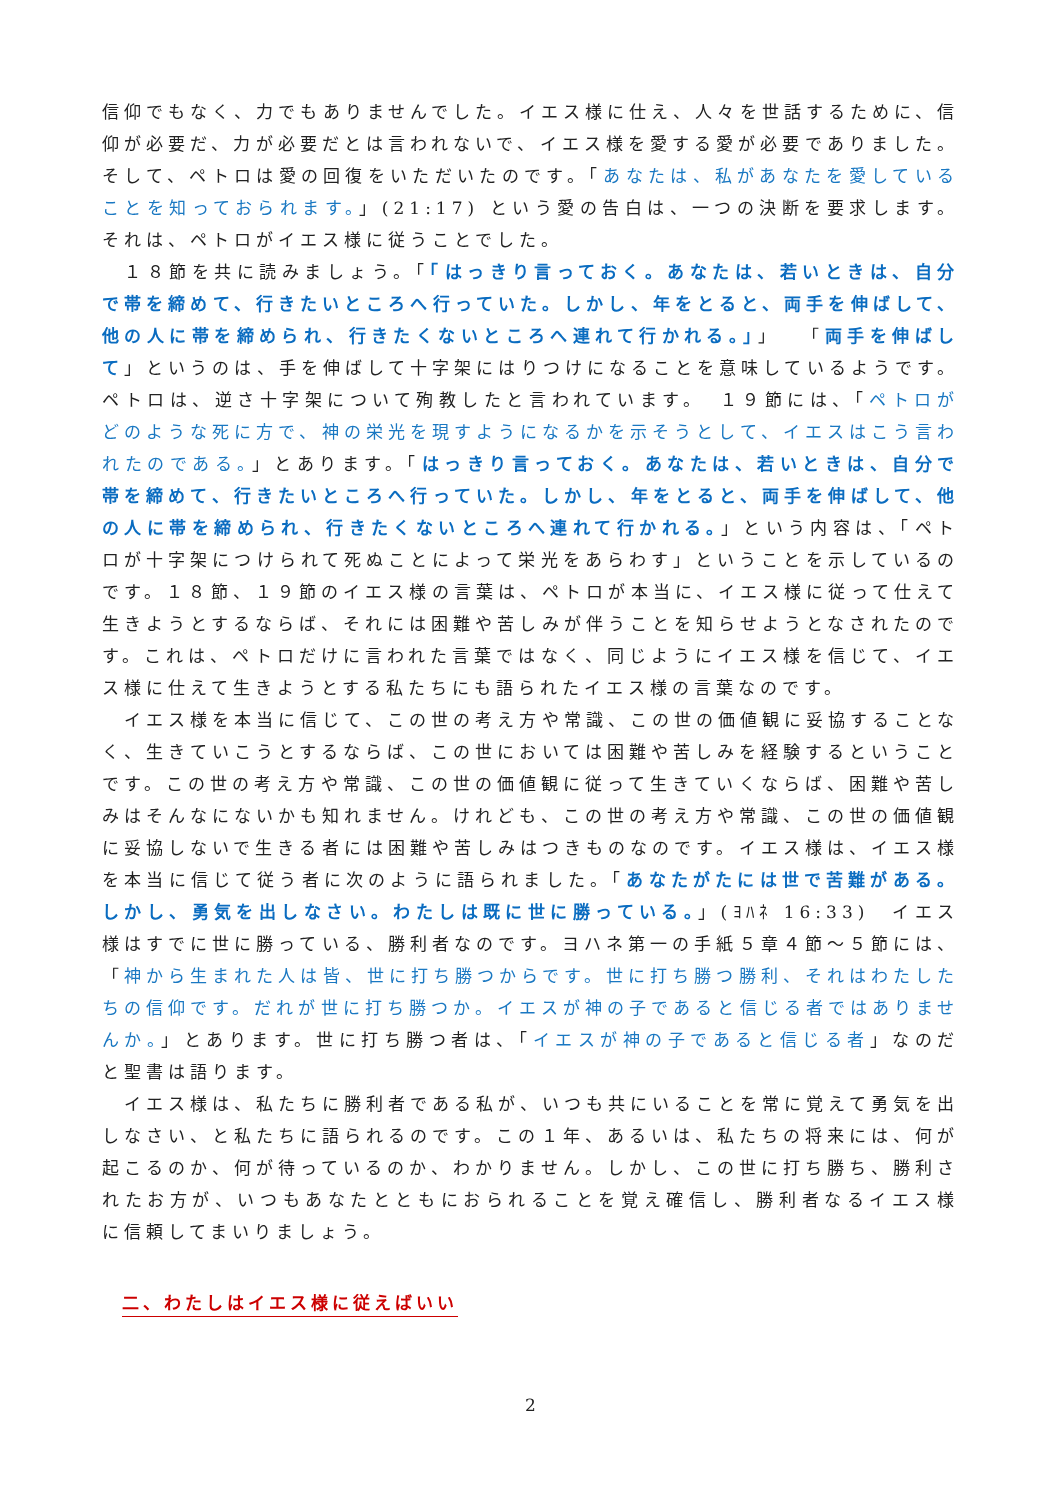信仰でもなく、力でもありませんでした。イエス様に仕え、人々を世話するために、信仰が必要だ、力が必要だとは言われないで、イエス様を愛する愛が必要でありました。そして、ペトロは愛の回復をいただいたのです。「あなたは、私があなたを愛していることを知っておられます。」(21:17) という愛の告白は、一つの決断を要求します。それは、ペトロがイエス様に従うことでした。
　１８節を共に読みましょう。「「はっきり言っておく。あなたは、若いときは、自分で帯を締めて、行きたいところへ行っていた。しかし、年をとると、両手を伸ばして、他の人に帯を締められ、行きたくないところへ連れて行かれる。」」　「両手を伸ばして」というのは、手を伸ばして十字架にはりつけになることを意味しているようです。ペトロは、逆さ十字架について殉教したと言われています。　１９節には、「ペトロがどのような死に方で、神の栄光を現すようになるかを示そうとして、イエスはこう言われたのである。」とあります。「はっきり言っておく。あなたは、若いときは、自分で帯を締めて、行きたいところへ行っていた。しかし、年をとると、両手を伸ばして、他の人に帯を締められ、行きたくないところへ連れて行かれる。」という内容は、「ペトロが十字架につけられて死ぬことによって栄光をあらわす」ということを示しているのです。１８節、１９節のイエス様の言葉は、ペトロが本当に、イエス様に従って仕えて生きようとするならば、それには困難や苦しみが伴うことを知らせようとなされたのです。これは、ペトロだけに言われた言葉ではなく、同じようにイエス様を信じて、イエス様に仕えて生きようとする私たちにも語られたイエス様の言葉なのです。
　イエス様を本当に信じて、この世の考え方や常識、この世の価値観に妥協することなく、生きていこうとするならば、この世においては困難や苦しみを経験するということです。この世の考え方や常識、この世の価値観に従って生きていくならば、困難や苦しみはそんなにないかも知れません。けれども、この世の考え方や常識、この世の価値観に妥協しないで生きる者には困難や苦しみはつきものなのです。イエス様は、イエス様を本当に信じて従う者に次のように語られました。「あなたがたには世で苦難がある。しかし、勇気を出しなさい。わたしは既に世に勝っている。」(ﾖﾊﾈ 16:33)　イエス様はすでに世に勝っている、勝利者なのです。ヨハネ第一の手紙５章４節～５節には、「神から生まれた人は皆、世に打ち勝つからです。世に打ち勝つ勝利、それはわたしたちの信仰です。だれが世に打ち勝つか。イエスが神の子であると信じる者ではありませんか。」とあります。世に打ち勝つ者は、「イエスが神の子であると信じる者」なのだと聖書は語ります。
　イエス様は、私たちに勝利者である私が、いつも共にいることを常に覚えて勇気を出しなさい、と私たちに語られるのです。この１年、あるいは、私たちの将来には、何が起こるのか、何が待っているのか、わかりません。しかし、この世に打ち勝ち、勝利されたお方が、いつもあなたとともにおられることを覚え確信し、勝利者なるイエス様に信頼してまいりましょう。
二、わたしはイエス様に従えばいい
2